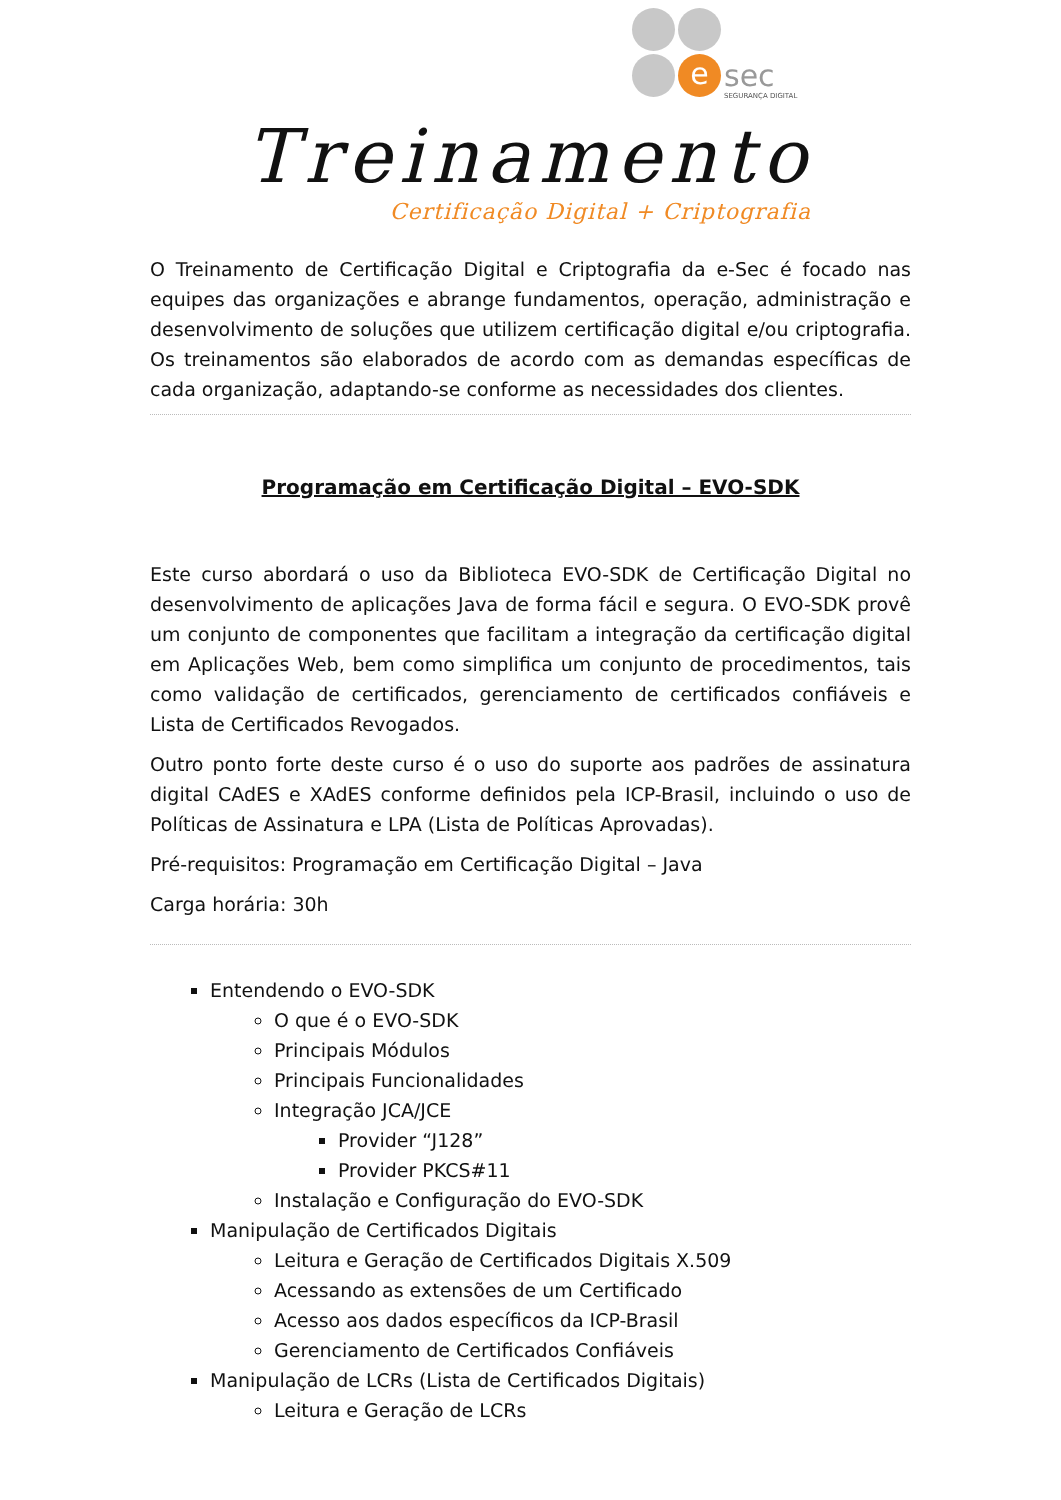e sec
SEGURANÇA DIGITAL
Treinamento
Certificação Digital + Criptografia
O Treinamento de Certificação Digital e Criptografia da e-Sec é focado nas equipes das organizações e abrange fundamentos, operação, administração e desenvolvimento de soluções que utilizem certificação digital e/ou criptografia. Os treinamentos são elaborados de acordo com as demandas específicas de cada organização, adaptando-se conforme as necessidades dos clientes.
Programação em Certificação Digital – EVO-SDK
Este curso abordará o uso da Biblioteca EVO-SDK de Certificação Digital no desenvolvimento de aplicações Java de forma fácil e segura. O EVO-SDK provê um conjunto de componentes que facilitam a integração da certificação digital em Aplicações Web, bem como simplifica um conjunto de procedimentos, tais como validação de certificados, gerenciamento de certificados confiáveis e Lista de Certificados Revogados.
Outro ponto forte deste curso é o uso do suporte aos padrões de assinatura digital CAdES e XAdES conforme definidos pela ICP-Brasil, incluindo o uso de Políticas de Assinatura e LPA (Lista de Políticas Aprovadas).
Pré-requisitos: Programação em Certificação Digital – Java
Carga horária: 30h
Entendendo o EVO-SDK
O que é o EVO-SDK
Principais Módulos
Principais Funcionalidades
Integração JCA/JCE
Provider “J128”
Provider PKCS#11
Instalação e Configuração do EVO-SDK
Manipulação de Certificados Digitais
Leitura e Geração de Certificados Digitais X.509
Acessando as extensões de um Certificado
Acesso aos dados específicos da ICP-Brasil
Gerenciamento de Certificados Confiáveis
Manipulação de LCRs (Lista de Certificados Digitais)
Leitura e Geração de LCRs